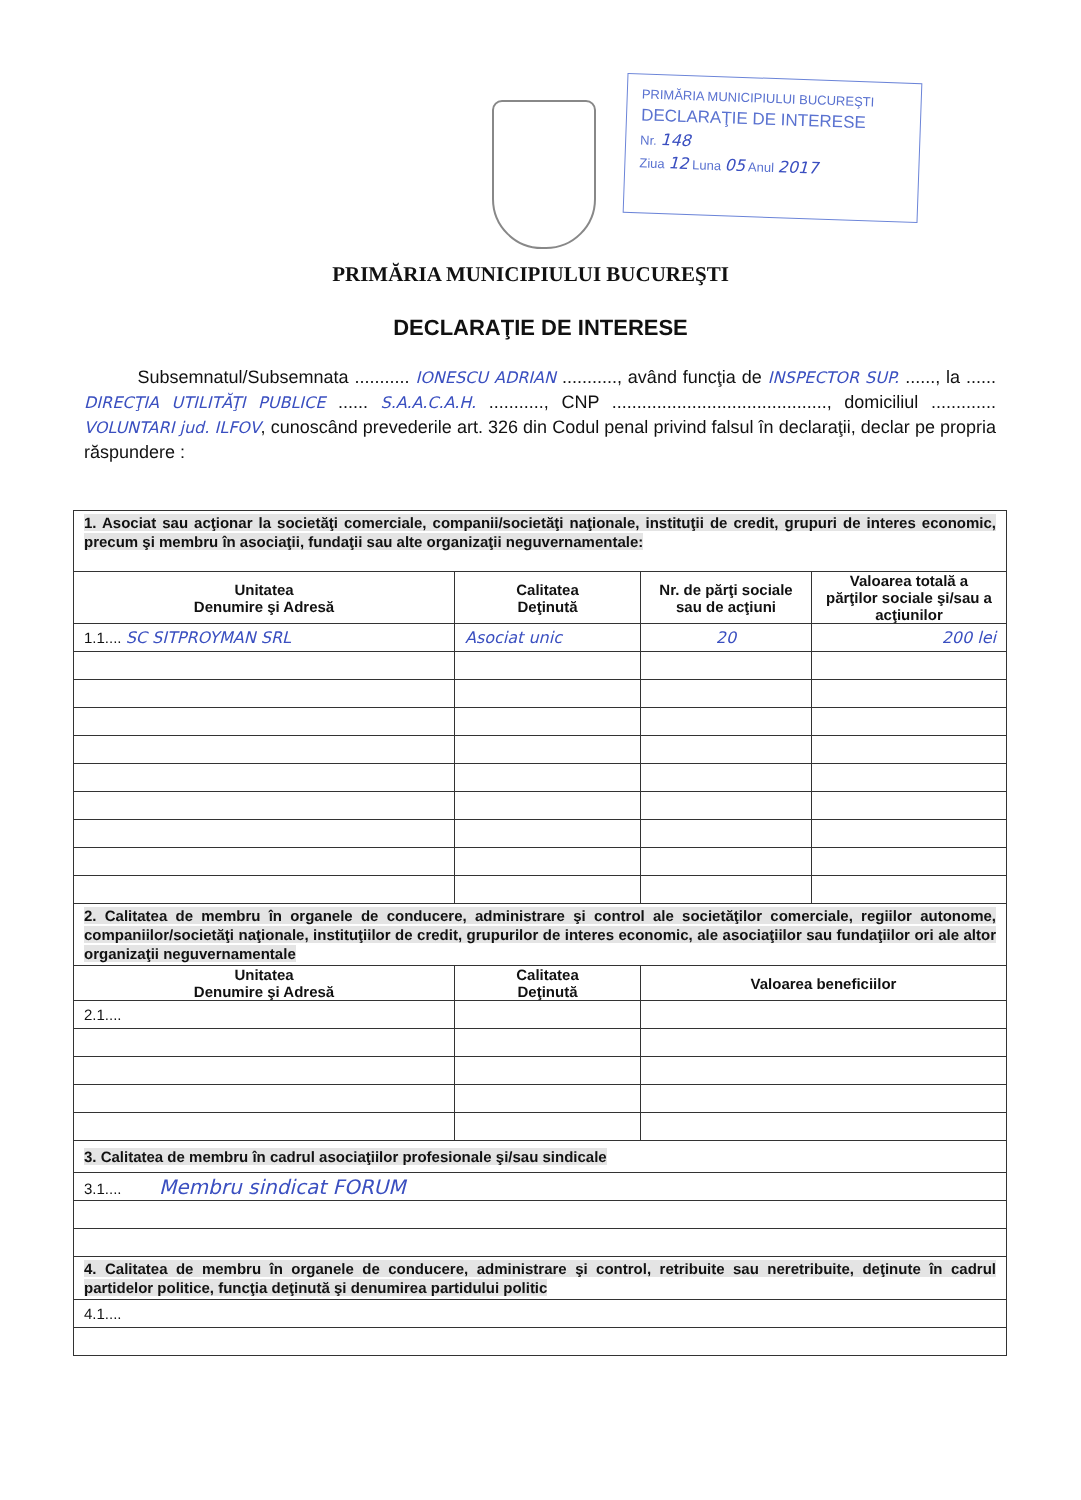PRIMĂRIA MUNICIPIULUI BUCUREŞTI
DECLARAŢIE DE INTERESE
Nr. 148
Ziua 12 Luna 05 Anul 2017
PRIMĂRIA MUNICIPIULUI BUCUREŞTI
DECLARAŢIE DE INTERESE
Subsemnatul/Subsemnata ........... IONESCU ADRIAN ..........., având funcţia de INSPECTOR SUP. ......, la ...... DIRECŢIA UTILITĂŢI PUBLICE ...... S.A.A.C.A.H. ..........., CNP ..........................................., domiciliul ............. VOLUNTARI jud. ILFOV, cunoscând prevederile art. 326 din Codul penal privind falsul în declaraţii, declar pe propria răspundere :
| 1. Asociat sau acţionar la societăţi comerciale, companii/societăţi naţionale, instituţii de credit, grupuri de interes economic, precum şi membru în asociaţii, fundaţii sau alte organizaţii neguvernamentale: | | | |
| Unitatea Denumire şi Adresă | Calitatea Deţinută | Nr. de părţi sociale sau de acţiuni | Valoarea totală a părţilor sociale şi/sau a acţiunilor |
| 1.1.... SC SITPROYMAN SRL | Asociat unic | 20 | 200 lei |
| 2. Calitatea de membru în organele de conducere, administrare şi control ale societăţilor comerciale, regiilor autonome, companiilor/societăţi naţionale, instituţiilor de credit, grupurilor de interes economic, ale asociaţiilor sau fundaţiilor ori ale altor organizaţii neguvernamentale | | | |
| Unitatea Denumire şi Adresă | Calitatea Deţinută | Valoarea beneficiilor | |
| 2.1.... | | | |
| 3. Calitatea de membru în cadrul asociaţiilor profesionale şi/sau sindicale | | | |
| 3.1.... Membru sindicat FORUM | | | |
| 4. Calitatea de membru în organele de conducere, administrare şi control, retribuite sau neretribuite, deţinute în cadrul partidelor politice, funcţia deţinută şi denumirea partidului politic | | | |
| 4.1.... | | | |